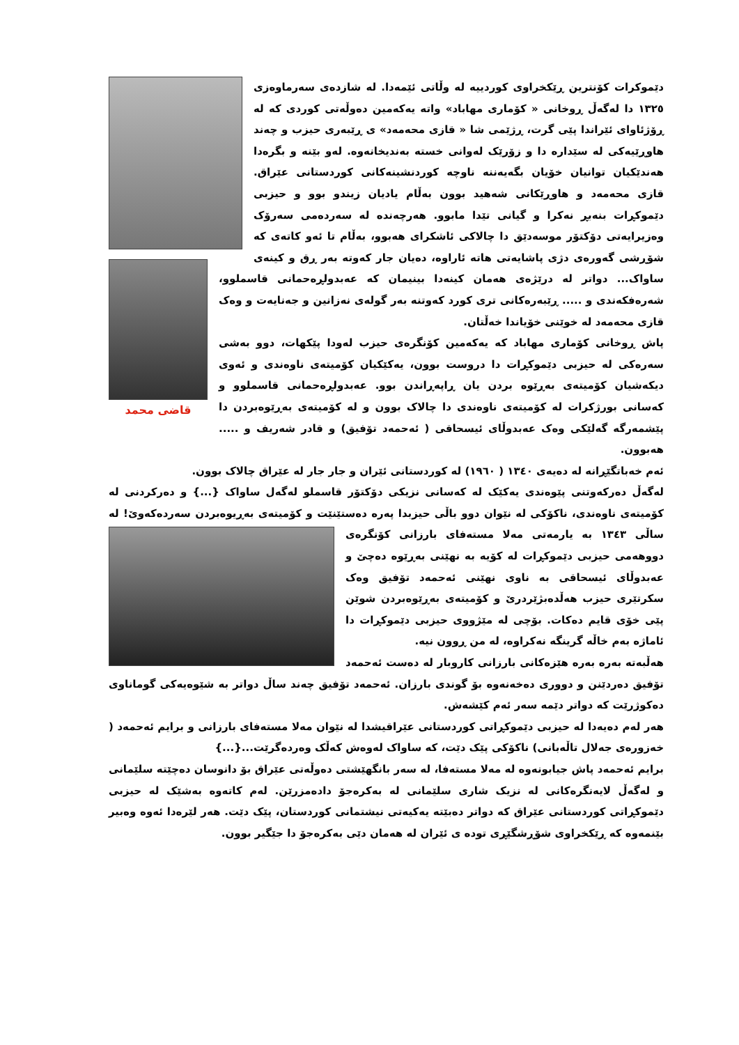دێموکرات کۆنترین ڕێکخراوی کوردییە لە وڵاتی ئێمەدا. لە شازدەی سەرماوەزی ١٣٢٥ دا لەگەڵ ڕوخانی « کۆماری مهاباد» واتە یەکەمین دەوڵەتی کوردی کە لە ڕۆژئاوای ئێراندا پێی گرت، ڕژێمی شا « قازی محەمەد» ی ڕێبەری حیزب و چەند هاوڕێیەکی لە سێدارە دا و زۆرێک لەوانی خستە بەندیخانەوە. لەو بێنە و بگرەدا هەندێکیان توانیان خۆیان بگەیەننە ناوچە کوردنشینەکانی کوردستانی عێراق. قازی محەمەد و هاوڕێکانی شەهید بوون بەڵام یادیان زیندو بوو و حیزبی دێموکڕات بنەبڕ نەکرا و گیانی تێدا مابوو. قاضی محمد هەرچەندە لە سەردەمی سەرۆک وەزیرایەتی دۆکتۆر موسەدێق دا چالاکی ئاشکرای هەبوو، بەڵام تا ئەو کاتەی کە شۆڕشی گەورەی دژی پاشایەتی هاتە ئاراوە، دەیان جار کەوتە بەر ڕق و کینەی ساواک... دواتر لە درێژەی هەمان کینەدا بینیمان کە عەبدولڕەحمانی قاسملوو، شەرەفکەندی و ..... ڕێبەرەکانی تری کورد کەوتنە بەر گولەی نەزانین و جەنایەت و وەک قازی محەمەد لە خوێنی خۆیاندا خەڵتان.
پاش ڕوخانی کۆماری مهاباد کە یەکەمین کۆنگرەی حیزب لەودا پێکهات، دوو بەشی سەرەکی لە حیزبی دێموکڕات دا دروست بوون، یەکێکیان کۆمیتەی ناوەندی و ئەوی دیکەشیان کۆمیتەی بەڕێوە بردن یان ڕاپەڕاندن بوو. عەبدولڕەحمانی قاسملوو و کەسانی بورژکرات لە کۆمیتەی ناوەندی دا چالاک بوون و لە کۆمیتەی بەڕێوەبردن دا پێشمەرگە گەلێکی وەک عەبدوڵای ئیسحاقی ( ئەحمەد تۆفیق) و قادر شەریف و ..... هەبوون.
ئەم خەباتگێڕانە لە دەیەی ١٣٤٠ ( ١٩٦٠) لە کوردستانی ئێران و جار جار لە عێراق چالاک بوون.
لەگەڵ دەرکەوتنی پێوەندی یەکێک لە کەسانی نزیکی دۆکتۆر قاسملو لەگەل ساواک {...} و دەرکردنی لە کۆمیتەی ناوەندی، ناکۆکی لە نێوان دوو باڵی حیزبدا پەرە دەستێنێت و کۆمیتەی بەڕیوەبردن سەردەکەوێ! لە ساڵی ١٣٤٣ بە یارمەتی مەلا مستەفای بارزانی کۆنگرەی دووهەمی حیزبی دێموکڕات لە کۆیە بە نهێنی بەڕێوە دەچێ و عەبدوڵای ئیسحاقی بە ناوی نهێنی ئەحمەد تۆفیق وەک سکرتێری حیزب هەڵدەبژێردرێ و کۆمیتەی بەڕێوەبردن شوێن پێی خۆی قایم دەکات. بۆچی لە مێژووی حیزبی دێموکڕات دا ئاماژە بەم خاڵە گرینگە نەکراوە، لە من ڕوون نیە.
هەڵبەتە بەرە بەرە هێزەکانی بارزانی کاروبار لە دەست ئەحمەد تۆفیق دەردێنن و دووری دەخەنەوە بۆ گوندی بارزان. ئەحمەد تۆفیق چەند ساڵ دواتر بە شێوەیەکی گوماناوی دەکوژرێت کە دواتر دێمە سەر ئەم کێشەش.
هەر لەم دەیەدا لە حیزبی دێموکڕاتی کوردستانی عێراقیشدا لە نێوان مەلا مستەفای بارزانی و برایم ئەحمەد ( خەزورەی جەلال تاڵەبانی) ناکۆکی پێک دێت، کە ساواک لەوەش کەڵک وەردەگرێت...{...}
برایم ئەحمەد پاش جیابونەوە لە مەلا مستەفا، لە سەر بانگهێشتی دەوڵەتی عێراق بۆ دانوسان دەچێتە سلێمانی و لەگەڵ لایەنگرەکانی لە نزیک شاری سلێمانی لە بەکرەجۆ دادەمزرێن. لەم کاتەوە بەشێک لە حیزبی دێموکڕاتی کوردستانی عێراق کە دواتر دەبێتە یەکیەتی نیشتمانی کوردستان، پێک دێت. هەر لێرەدا ئەوە وەبیر بێنمەوە کە ڕێکخراوی شۆڕشگێڕی تودە ی ئێران لە هەمان دێی بەکرەجۆ دا جێگیر بوون.